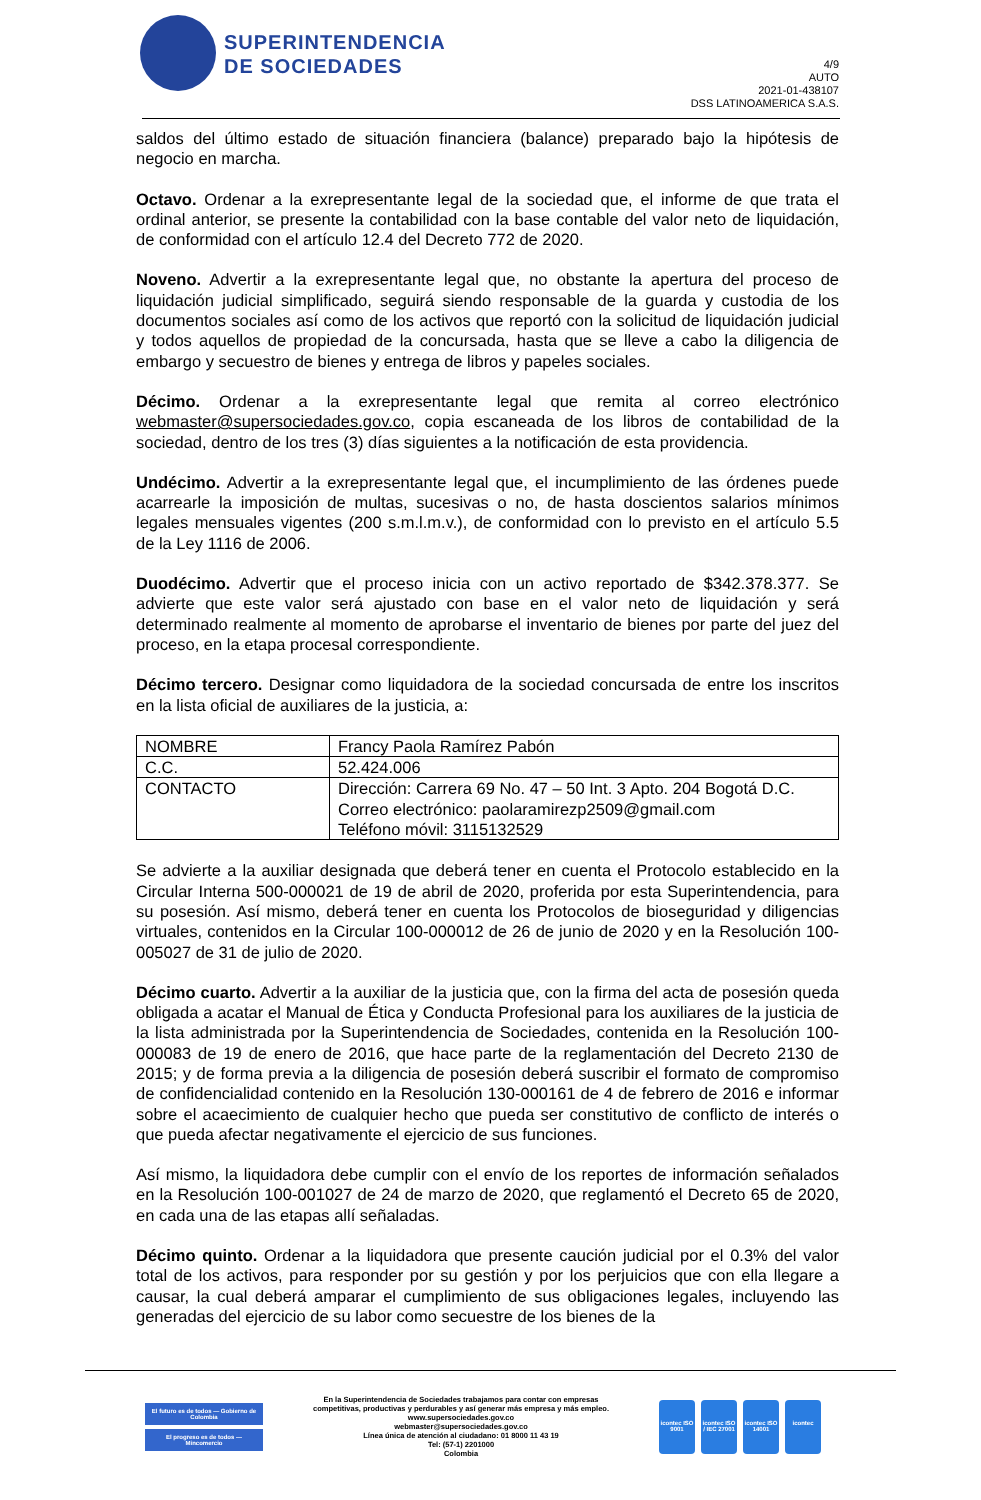SUPERINTENDENCIA
DE SOCIEDADES
4/9
AUTO
2021-01-438107
DSS LATINOAMERICA S.A.S.
saldos del último estado de situación financiera (balance) preparado bajo la hipótesis de negocio en marcha.
Octavo. Ordenar a la exrepresentante legal de la sociedad que, el informe de que trata el ordinal anterior, se presente la contabilidad con la base contable del valor neto de liquidación, de conformidad con el artículo 12.4 del Decreto 772 de 2020.
Noveno. Advertir a la exrepresentante legal que, no obstante la apertura del proceso de liquidación judicial simplificado, seguirá siendo responsable de la guarda y custodia de los documentos sociales así como de los activos que reportó con la solicitud de liquidación judicial y todos aquellos de propiedad de la concursada, hasta que se lleve a cabo la diligencia de embargo y secuestro de bienes y entrega de libros y papeles sociales.
Décimo. Ordenar a la exrepresentante legal que remita al correo electrónico webmaster@supersociedades.gov.co, copia escaneada de los libros de contabilidad de la sociedad, dentro de los tres (3) días siguientes a la notificación de esta providencia.
Undécimo. Advertir a la exrepresentante legal que, el incumplimiento de las órdenes puede acarrearle la imposición de multas, sucesivas o no, de hasta doscientos salarios mínimos legales mensuales vigentes (200 s.m.l.m.v.), de conformidad con lo previsto en el artículo 5.5 de la Ley 1116 de 2006.
Duodécimo. Advertir que el proceso inicia con un activo reportado de $342.378.377. Se advierte que este valor será ajustado con base en el valor neto de liquidación y será determinado realmente al momento de aprobarse el inventario de bienes por parte del juez del proceso, en la etapa procesal correspondiente.
Décimo tercero. Designar como liquidadora de la sociedad concursada de entre los inscritos en la lista oficial de auxiliares de la justicia, a:
| NOMBRE | Francy Paola Ramírez Pabón |
| C.C. | 52.424.006 |
| CONTACTO | Dirección: Carrera 69 No. 47 – 50 Int. 3 Apto. 204 Bogotá D.C. Correo electrónico: paolaramirezp2509@gmail.com Teléfono móvil: 3115132529 |
Se advierte a la auxiliar designada que deberá tener en cuenta el Protocolo establecido en la Circular Interna 500-000021 de 19 de abril de 2020, proferida por esta Superintendencia, para su posesión. Así mismo, deberá tener en cuenta los Protocolos de bioseguridad y diligencias virtuales, contenidos en la Circular 100-000012 de 26 de junio de 2020 y en la Resolución 100-005027 de 31 de julio de 2020.
Décimo cuarto. Advertir a la auxiliar de la justicia que, con la firma del acta de posesión queda obligada a acatar el Manual de Ética y Conducta Profesional para los auxiliares de la justicia de la lista administrada por la Superintendencia de Sociedades, contenida en la Resolución 100-000083 de 19 de enero de 2016, que hace parte de la reglamentación del Decreto 2130 de 2015; y de forma previa a la diligencia de posesión deberá suscribir el formato de compromiso de confidencialidad contenido en la Resolución 130-000161 de 4 de febrero de 2016 e informar sobre el acaecimiento de cualquier hecho que pueda ser constitutivo de conflicto de interés o que pueda afectar negativamente el ejercicio de sus funciones.
Así mismo, la liquidadora debe cumplir con el envío de los reportes de información señalados en la Resolución 100-001027 de 24 de marzo de 2020, que reglamentó el Decreto 65 de 2020, en cada una de las etapas allí señaladas.
Décimo quinto. Ordenar a la liquidadora que presente caución judicial por el 0.3% del valor total de los activos, para responder por su gestión y por los perjuicios que con ella llegare a causar, la cual deberá amparar el cumplimiento de sus obligaciones legales, incluyendo las generadas del ejercicio de su labor como secuestre de los bienes de la
El futuro es de todos — Gobierno de Colombia
El progreso es de todos — Mincomercio
En la Superintendencia de Sociedades trabajamos para contar con empresas
competitivas, productivas y perdurables y así generar más empresa y más empleo.
www.supersociedades.gov.co
webmaster@supersociedades.gov.co
Línea única de atención al ciudadano: 01 8000 11 43 19
Tel: (57-1) 2201000
Colombia
icontec ISO 9001
icontec ISO / IEC 27001
icontec ISO 14001
icontec